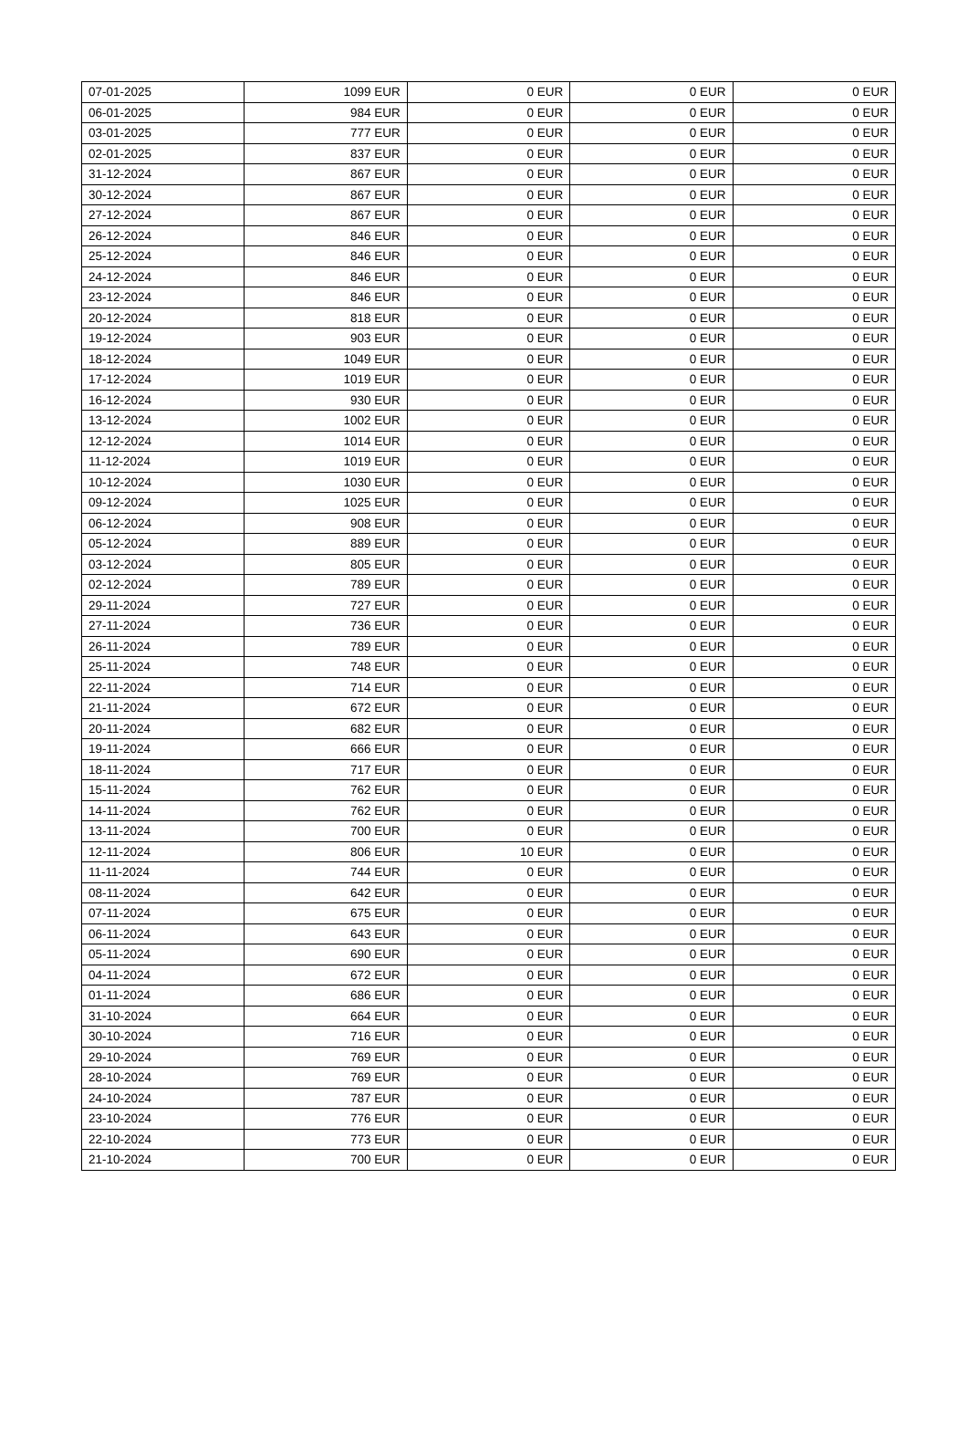| 07-01-2025 | 1099 EUR | 0 EUR | 0 EUR | 0 EUR |
| 06-01-2025 | 984 EUR | 0 EUR | 0 EUR | 0 EUR |
| 03-01-2025 | 777 EUR | 0 EUR | 0 EUR | 0 EUR |
| 02-01-2025 | 837 EUR | 0 EUR | 0 EUR | 0 EUR |
| 31-12-2024 | 867 EUR | 0 EUR | 0 EUR | 0 EUR |
| 30-12-2024 | 867 EUR | 0 EUR | 0 EUR | 0 EUR |
| 27-12-2024 | 867 EUR | 0 EUR | 0 EUR | 0 EUR |
| 26-12-2024 | 846 EUR | 0 EUR | 0 EUR | 0 EUR |
| 25-12-2024 | 846 EUR | 0 EUR | 0 EUR | 0 EUR |
| 24-12-2024 | 846 EUR | 0 EUR | 0 EUR | 0 EUR |
| 23-12-2024 | 846 EUR | 0 EUR | 0 EUR | 0 EUR |
| 20-12-2024 | 818 EUR | 0 EUR | 0 EUR | 0 EUR |
| 19-12-2024 | 903 EUR | 0 EUR | 0 EUR | 0 EUR |
| 18-12-2024 | 1049 EUR | 0 EUR | 0 EUR | 0 EUR |
| 17-12-2024 | 1019 EUR | 0 EUR | 0 EUR | 0 EUR |
| 16-12-2024 | 930 EUR | 0 EUR | 0 EUR | 0 EUR |
| 13-12-2024 | 1002 EUR | 0 EUR | 0 EUR | 0 EUR |
| 12-12-2024 | 1014 EUR | 0 EUR | 0 EUR | 0 EUR |
| 11-12-2024 | 1019 EUR | 0 EUR | 0 EUR | 0 EUR |
| 10-12-2024 | 1030 EUR | 0 EUR | 0 EUR | 0 EUR |
| 09-12-2024 | 1025 EUR | 0 EUR | 0 EUR | 0 EUR |
| 06-12-2024 | 908 EUR | 0 EUR | 0 EUR | 0 EUR |
| 05-12-2024 | 889 EUR | 0 EUR | 0 EUR | 0 EUR |
| 03-12-2024 | 805 EUR | 0 EUR | 0 EUR | 0 EUR |
| 02-12-2024 | 789 EUR | 0 EUR | 0 EUR | 0 EUR |
| 29-11-2024 | 727 EUR | 0 EUR | 0 EUR | 0 EUR |
| 27-11-2024 | 736 EUR | 0 EUR | 0 EUR | 0 EUR |
| 26-11-2024 | 789 EUR | 0 EUR | 0 EUR | 0 EUR |
| 25-11-2024 | 748 EUR | 0 EUR | 0 EUR | 0 EUR |
| 22-11-2024 | 714 EUR | 0 EUR | 0 EUR | 0 EUR |
| 21-11-2024 | 672 EUR | 0 EUR | 0 EUR | 0 EUR |
| 20-11-2024 | 682 EUR | 0 EUR | 0 EUR | 0 EUR |
| 19-11-2024 | 666 EUR | 0 EUR | 0 EUR | 0 EUR |
| 18-11-2024 | 717 EUR | 0 EUR | 0 EUR | 0 EUR |
| 15-11-2024 | 762 EUR | 0 EUR | 0 EUR | 0 EUR |
| 14-11-2024 | 762 EUR | 0 EUR | 0 EUR | 0 EUR |
| 13-11-2024 | 700 EUR | 0 EUR | 0 EUR | 0 EUR |
| 12-11-2024 | 806 EUR | 10 EUR | 0 EUR | 0 EUR |
| 11-11-2024 | 744 EUR | 0 EUR | 0 EUR | 0 EUR |
| 08-11-2024 | 642 EUR | 0 EUR | 0 EUR | 0 EUR |
| 07-11-2024 | 675 EUR | 0 EUR | 0 EUR | 0 EUR |
| 06-11-2024 | 643 EUR | 0 EUR | 0 EUR | 0 EUR |
| 05-11-2024 | 690 EUR | 0 EUR | 0 EUR | 0 EUR |
| 04-11-2024 | 672 EUR | 0 EUR | 0 EUR | 0 EUR |
| 01-11-2024 | 686 EUR | 0 EUR | 0 EUR | 0 EUR |
| 31-10-2024 | 664 EUR | 0 EUR | 0 EUR | 0 EUR |
| 30-10-2024 | 716 EUR | 0 EUR | 0 EUR | 0 EUR |
| 29-10-2024 | 769 EUR | 0 EUR | 0 EUR | 0 EUR |
| 28-10-2024 | 769 EUR | 0 EUR | 0 EUR | 0 EUR |
| 24-10-2024 | 787 EUR | 0 EUR | 0 EUR | 0 EUR |
| 23-10-2024 | 776 EUR | 0 EUR | 0 EUR | 0 EUR |
| 22-10-2024 | 773 EUR | 0 EUR | 0 EUR | 0 EUR |
| 21-10-2024 | 700 EUR | 0 EUR | 0 EUR | 0 EUR |